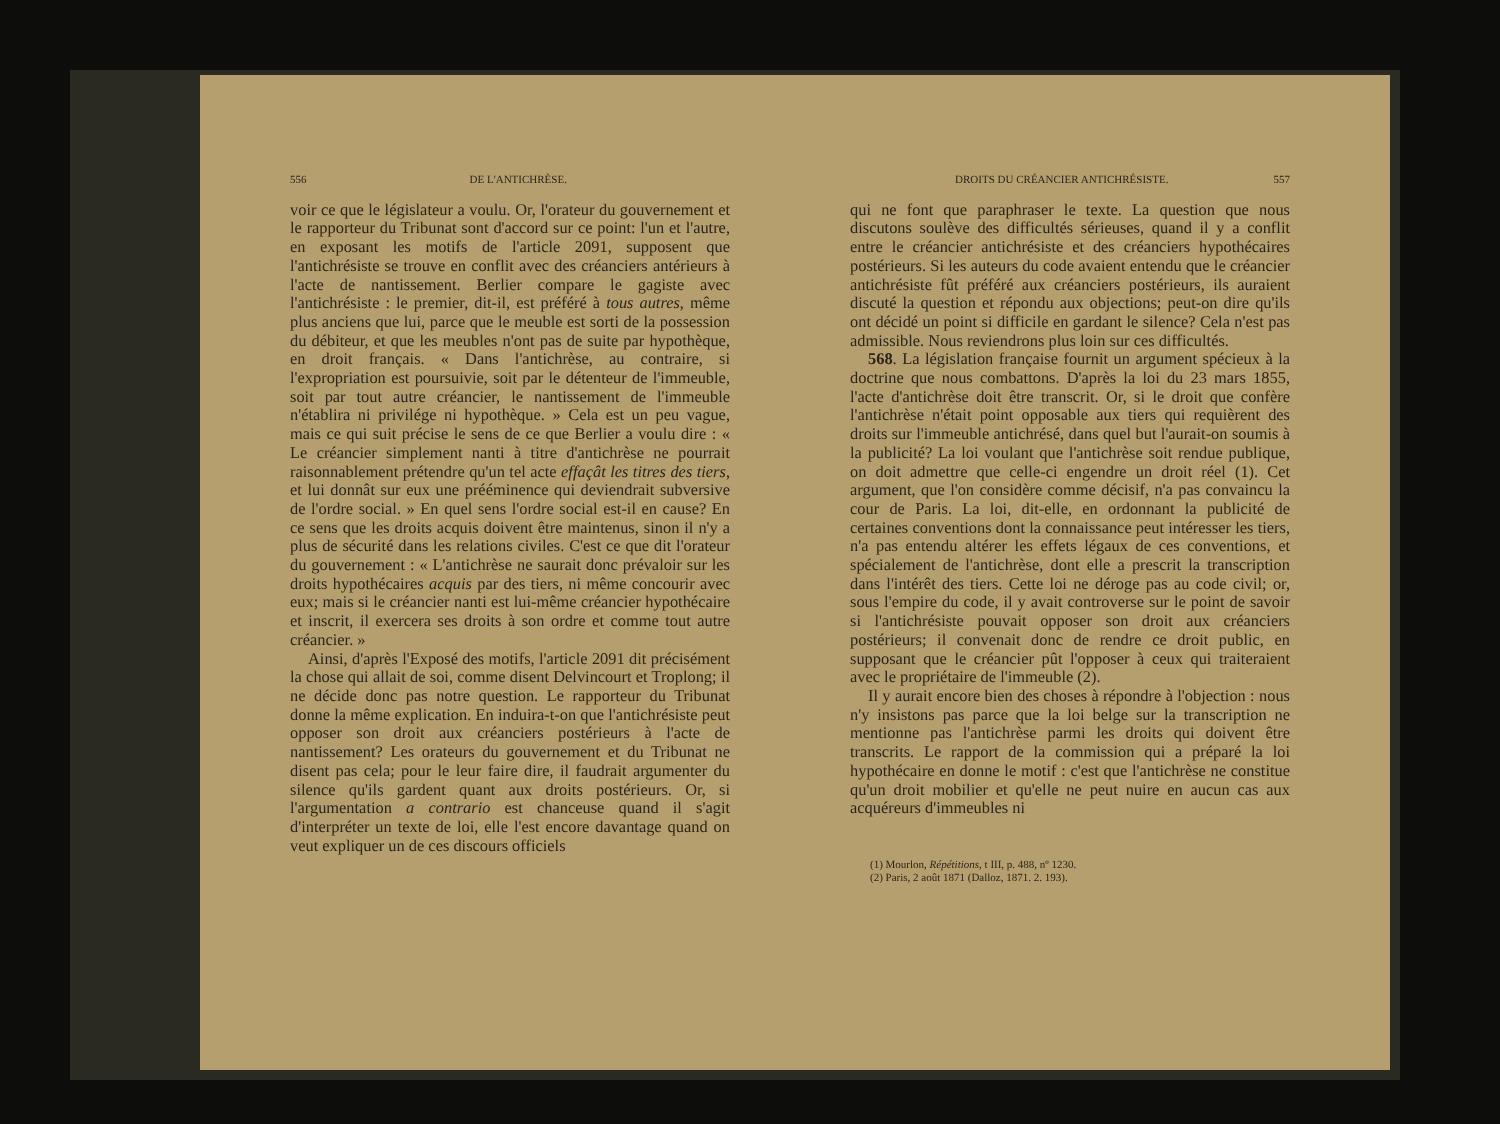556 DE L'ANTICHRÈSE.
voir ce que le législateur a voulu. Or, l'orateur du gouvernement et le rapporteur du Tribunat sont d'accord sur ce point: l'un et l'autre, en exposant les motifs de l'article 2091, supposent que l'antichrésiste se trouve en conflit avec des créanciers antérieurs à l'acte de nantissement. Berlier compare le gagiste avec l'antichrésiste : le premier, dit-il, est préféré à tous autres, même plus anciens que lui, parce que le meuble est sorti de la possession du débiteur, et que les meubles n'ont pas de suite par hypothèque, en droit français. « Dans l'antichrèse, au contraire, si l'expropriation est poursuivie, soit par le détenteur de l'immeuble, soit par tout autre créancier, le nantissement de l'immeuble n'établira ni privilége ni hypothèque. » Cela est un peu vague, mais ce qui suit précise le sens de ce que Berlier a voulu dire : « Le créancier simplement nanti à titre d'antichrèse ne pourrait raisonnablement prétendre qu'un tel acte effaçât les titres des tiers, et lui donnât sur eux une prééminence qui deviendrait subversive de l'ordre social. » En quel sens l'ordre social est-il en cause? En ce sens que les droits acquis doivent être maintenus, sinon il n'y a plus de sécurité dans les relations civiles. C'est ce que dit l'orateur du gouvernement : « L'antichrèse ne saurait donc prévaloir sur les droits hypothécaires acquis par des tiers, ni même concourir avec eux; mais si le créancier nanti est lui-même créancier hypothécaire et inscrit, il exercera ses droits à son ordre et comme tout autre créancier. »
Ainsi, d'après l'Exposé des motifs, l'article 2091 dit précisément la chose qui allait de soi, comme disent Delvincourt et Troplong; il ne décide donc pas notre question. Le rapporteur du Tribunat donne la même explication. En induira-t-on que l'antichrésiste peut opposer son droit aux créanciers postérieurs à l'acte de nantissement? Les orateurs du gouvernement et du Tribunat ne disent pas cela; pour le leur faire dire, il faudrait argumenter du silence qu'ils gardent quant aux droits postérieurs. Or, si l'argumentation a contrario est chanceuse quand il s'agit d'interpréter un texte de loi, elle l'est encore davantage quand on veut expliquer un de ces discours officiels
DROITS DU CRÉANCIER ANTICHRÉSISTE. 557
qui ne font que paraphraser le texte. La question que nous discutons soulève des difficultés sérieuses, quand il y a conflit entre le créancier antichrésiste et des créanciers hypothécaires postérieurs. Si les auteurs du code avaient entendu que le créancier antichrésiste fût préféré aux créanciers postérieurs, ils auraient discuté la question et répondu aux objections; peut-on dire qu'ils ont décidé un point si difficile en gardant le silence? Cela n'est pas admissible. Nous reviendrons plus loin sur ces difficultés.
568. La législation française fournit un argument spécieux à la doctrine que nous combattons. D'après la loi du 23 mars 1855, l'acte d'antichrèse doit être transcrit. Or, si le droit que confère l'antichrèse n'était point opposable aux tiers qui requièrent des droits sur l'immeuble antichrésé, dans quel but l'aurait-on soumis à la publicité? La loi voulant que l'antichrèse soit rendue publique, on doit admettre que celle-ci engendre un droit réel (1). Cet argument, que l'on considère comme décisif, n'a pas convaincu la cour de Paris. La loi, dit-elle, en ordonnant la publicité de certaines conventions dont la connaissance peut intéresser les tiers, n'a pas entendu altérer les effets légaux de ces conventions, et spécialement de l'antichrèse, dont elle a prescrit la transcription dans l'intérêt des tiers. Cette loi ne déroge pas au code civil; or, sous l'empire du code, il y avait controverse sur le point de savoir si l'antichrésiste pouvait opposer son droit aux créanciers postérieurs; il convenait donc de rendre ce droit public, en supposant que le créancier pût l'opposer à ceux qui traiteraient avec le propriétaire de l'immeuble (2).
Il y aurait encore bien des choses à répondre à l'objection : nous n'y insistons pas parce que la loi belge sur la transcription ne mentionne pas l'antichrèse parmi les droits qui doivent être transcrits. Le rapport de la commission qui a préparé la loi hypothécaire en donne le motif : c'est que l'antichrèse ne constitue qu'un droit mobilier et qu'elle ne peut nuire en aucun cas aux acquéreurs d'immeubles ni
(1) Mourlon, Répétitions, t III, p. 488, nº 1230.
(2) Paris, 2 août 1871 (Dalloz, 1871. 2. 193).